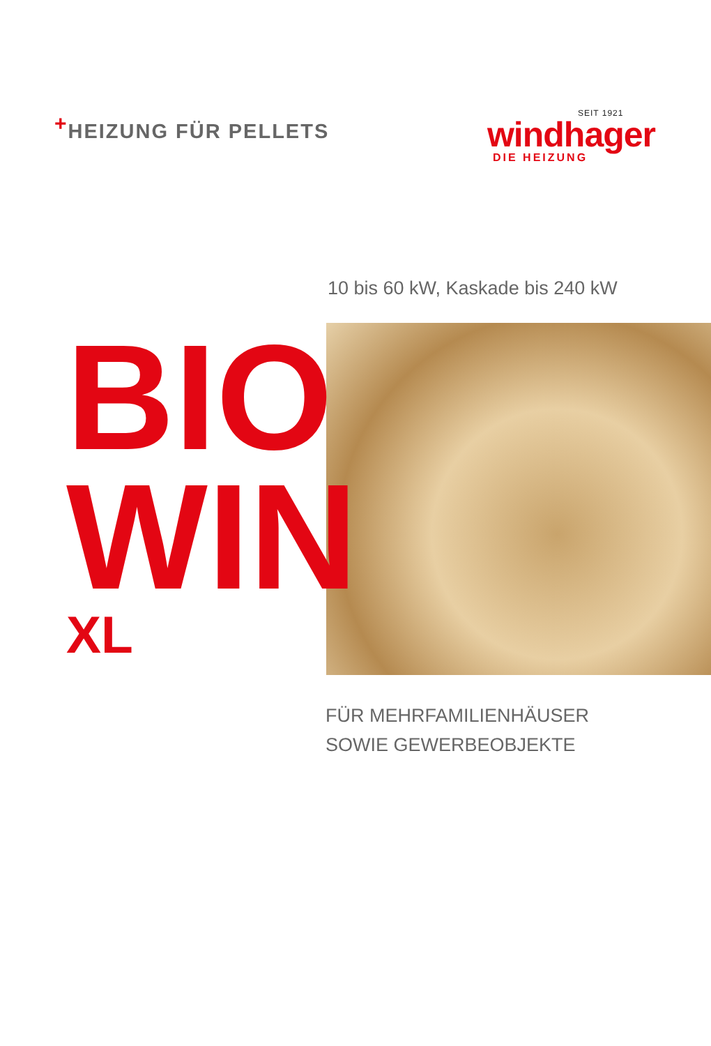<sup>+</sup>HEIZUNG FÜR PELLETS
SEIT 1921
windhager
DIE HEIZUNG
10 bis 60 kW, Kaskade bis 240 kW
BIO
WIN
XL
FÜR MEHRFAMILIENHÄUSER
SOWIE GEWERBEOBJEKTE